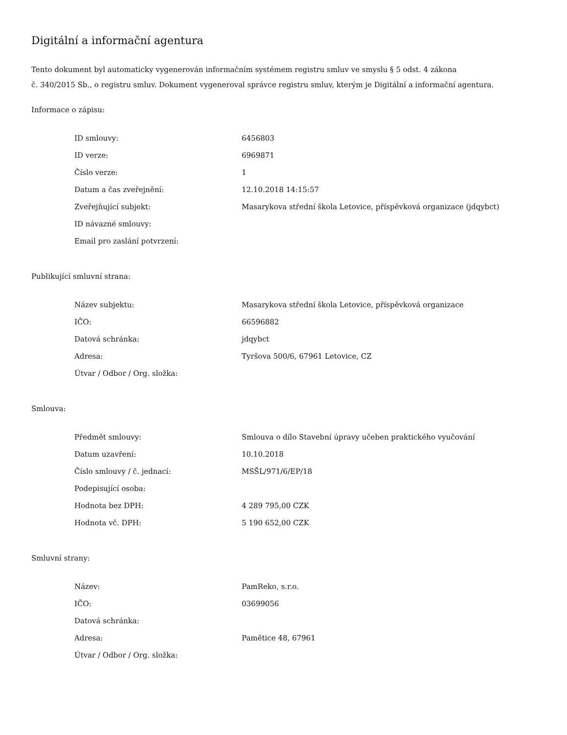Digitální a informační agentura
Tento dokument byl automaticky vygenerován informačním systémem registru smluv ve smyslu § 5 odst. 4 zákona
č. 340/2015 Sb., o registru smluv. Dokument vygeneroval správce registru smluv, kterým je Digitální a informační agentura.
Informace o zápisu:
| ID smlouvy: | 6456803 |
| ID verze: | 6969871 |
| Číslo verze: | 1 |
| Datum a čas zveřejnění: | 12.10.2018 14:15:57 |
| Zveřejňující subjekt: | Masarykova střední škola Letovice, příspěvková organizace (jdqybct) |
| ID návazné smlouvy: | |
| Email pro zaslání potvrzení: | |
Publikující smluvní strana:
| Název subjektu: | Masarykova střední škola Letovice, příspěvková organizace |
| IČO: | 66596882 |
| Datová schránka: | jdqybct |
| Adresa: | Tyršova 500/6, 67961 Letovice, CZ |
| Útvar / Odbor / Org. složka: | |
Smlouva:
| Předmět smlouvy: | Smlouva o dílo Stavební úpravy učeben praktického vyučování |
| Datum uzavření: | 10.10.2018 |
| Číslo smlouvy / č. jednací: | MSŠL/971/6/EP/18 |
| Podepisující osoba: | |
| Hodnota bez DPH: | 4 289 795,00 CZK |
| Hodnota vč. DPH: | 5 190 652,00 CZK |
Smluvní strany:
| Název: | PamReko, s.r.o. |
| IČO: | 03699056 |
| Datová schránka: | |
| Adresa: | Pamětice 48, 67961 |
| Útvar / Odbor / Org. složka: | |